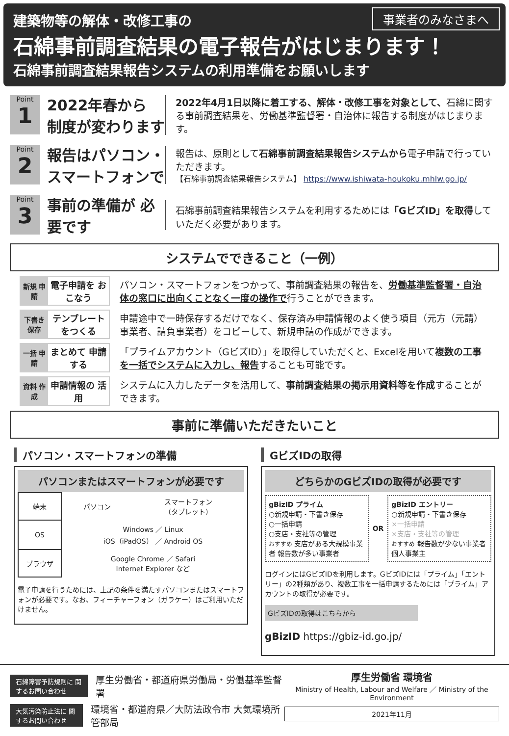事業者のみなさまへ
建築物等の解体・改修工事の
石綿事前調査結果の電子報告がはじまります！
石綿事前調査結果報告システムの利用準備をお願いします
Point
1
2022年春から 制度が変わります
2022年4月1日以降に着工する、解体・改修工事を対象として、石綿に関する事前調査結果を、労働基準監督署・自治体に報告する制度がはじまります。
Point
2
報告はパソコン・ スマートフォンで
報告は、原則として石綿事前調査結果報告システムから電子申請で行っていただきます。
【石綿事前調査結果報告システム】 https://www.ishiwata-houkoku.mhlw.go.jp/
Point
3
事前の準備が 必要です
石綿事前調査結果報告システムを利用するためには「GビズID」を取得していただく必要があります。
システムでできること（一例）
新規 申請 電子申請を おこなう
パソコン・スマートフォンをつかって、事前調査結果の報告を、労働基準監督署・自治体の窓口に出向くことなく一度の操作で行うことができます。
下書き 保存 テンプレート をつくる
申請途中で一時保存するだけでなく、保存済み申請情報のよく使う項目（元方（元請）事業者、請負事業者）をコピーして、新規申請の作成ができます。
一括 申請 まとめて 申請する
「プライムアカウント（GビズID）」を取得していただくと、Excelを用いて複数の工事を一括でシステムに入力し、報告することも可能です。
資料 作成 申請情報の 活用
システムに入力したデータを活用して、事前調査結果の掲示用資料等を作成することができます。
事前に準備いただきたいこと
パソコン・スマートフォンの準備
パソコンまたはスマートフォンが必要です
| 端末 | パソコン | スマートフォン （タブレット） |
| OS | Windows ／ Linux iOS（iPadOS） ／ Android OS | |
| ブラウザ | Google Chrome ／ Safari Internet Explorer など | |
電子申請を行うためには、上記の条件を満たすパソコンまたはスマートフォンが必要です。なお、フィーチャーフォン（ガラケー）はご利用いただけません。
GビズIDの取得
どちらかのGビズIDの取得が必要です
gBizID プライム
○新規申請・下書き保存
○一括申請
○支店・支社等の管理
おすすめ 支店がある大規模事業者 報告数が多い事業者
OR
gBizID エントリー
○新規申請・下書き保存
×一括申請
×支店・支社等の管理
おすすめ 報告数が少ない事業者 個人事業主
ログインにはGビズIDを利用します。GビズIDには「プライム」「エントリー」の2種類があり、複数工事を一括申請するためには「プライム」アカウントの取得が必要です。
GビズIDの取得はこちらから
gBizID https://gbiz-id.go.jp/
石綿障害予防規則に 関するお問い合わせ 厚生労働省・都道府県労働局・労働基準監督署
大気汚染防止法に 関するお問い合わせ 環境省・都道府県／大防法政令市 大気環境所管部局
厚生労働省 環境省
Ministry of Health, Labour and Welfare ／ Ministry of the Environment
2021年11月